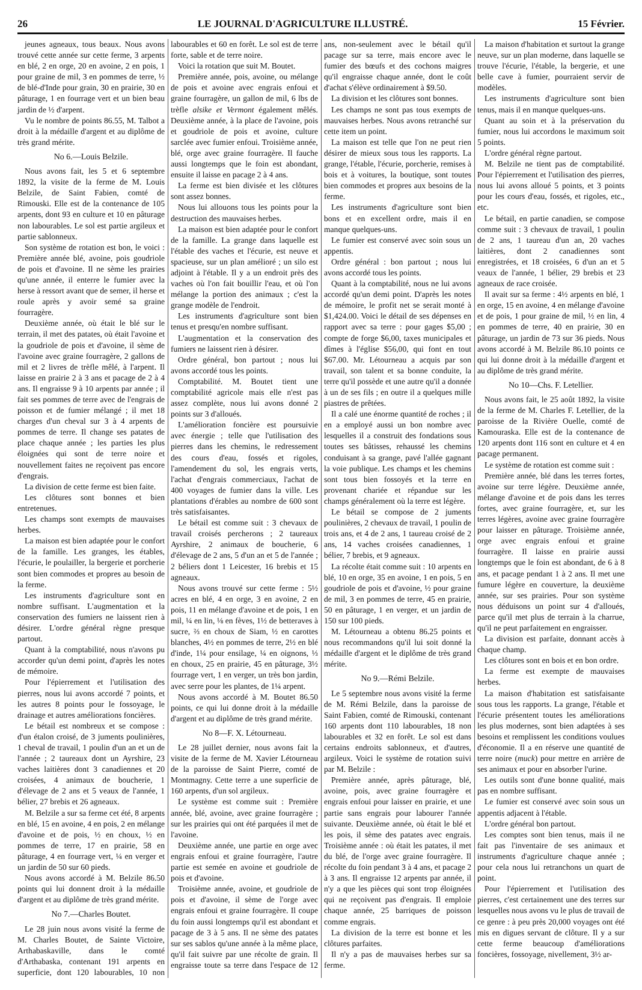26 LE JOURNAL D'AGRICULTURE ILLUSTRÉ. 15 Février.
jeunes agneaux, tous beaux. Nous avons trouvé cette année sur cette ferme, 3 arpents en blé, 2 en orge, 20 en avoine, 2 en pois, 1 pour graine de mil, 3 en pommes de terre, ½ de blé-d'Inde pour grain, 30 en prairie, 30 en pâturage, 1 en fourrage vert et un bien beau jardin de ½ d'arpent.
Vu le nombre de points 86.55, M. Talbot a droit à la médaille d'argent et au diplôme de très grand mérite.
No 6.—Louis Belzile.
Nous avons fait, les 5 et 6 septembre 1892, la visite de la ferme de M. Louis Belzile, de Saint Fabien, comté de Rimouski. Elle est de la contenance de 105 arpents, dont 93 en culture et 10 en pâturage non labourables. Le sol est partie argileux et partie sablonneux.
Son système de rotation est bon, le voici : Première année blé, avoine, pois goudriole de pois et d'avoine. Il ne sème les prairies qu'une année, il enterre le fumier avec la herse à ressort avant que de semer, il herse et roule après y avoir semé sa graine fourragère.
Deuxième année, où était le blé sur le terrain, il met des patates, où était l'avoine et la goudriole de pois et d'avoine, il sème de l'avoine avec graine fourragère, 2 gallons de mil et 2 livres de trèfle mêlé, à l'arpent. Il laisse en prairie 2 à 3 ans et pacage de 2 à 4 ans. Il engraisse 9 à 10 arpents par année ; il fait ses pommes de terre avec de l'engrais de poisson et de fumier mélangé ; il met 18 charges d'un cheval sur 3 à 4 arpents de pommes de terre. Il change ses patates de place chaque année ; les parties les plus éloignées qui sont de terre noire et nouvellement faites ne reçoivent pas encore d'engrais.
La division de cette ferme est bien faite.
Les clôtures sont bonnes et bien entretenues.
Les champs sont exempts de mauvaises herbes.
La maison est bien adaptée pour le confort de la famille. Les granges, les étables, l'écurie, le poulailler, la bergerie et porcherie sont bien commodes et propres au besoin de la ferme.
Les instruments d'agriculture sont en nombre suffisant. L'augmentation et la conservation des fumiers ne laissent rien à désirer. L'ordre général règne presque partout.
Quant à la comptabilité, nous n'avons pu accorder qu'un demi point, d'après les notes de mémoire.
Pour l'épierrement et l'utilisation des pierres, nous lui avons accordé 7 points, et les autres 8 points pour le fossoyage, le drainage et autres améliorations foncières.
Le bétail est nombreux et se compose : d'un étalon croisé, de 3 juments poulinières, 1 cheval de travail, 1 poulin d'un an et un de l'année ; 2 taureaux dont un Ayrshire, 23 vaches laitières dont 3 canadiennes et 20 croisées, 4 animaux de boucherie, 1 d'élevage de 2 ans et 5 veaux de l'année, 1 bélier, 27 brebis et 26 agneaux.
M. Belzile a sur sa ferme cet été, 8 arpents en blé, 15 en avoine, 4 en pois, 2 en mélange d'avoine et de pois, ½ en choux, ½ en pommes de terre, 17 en prairie, 58 en pâturage, 4 en fourrage vert, ¼ en verger et un jardin de 50 sur 60 pieds.
Nous avons accordé à M. Belzile 86.50 points qui lui donnent droit à la médaille d'argent et au diplôme de très grand mérite.
No 7.—Charles Boutet.
Le 28 juin nous avons visité la ferme de M. Charles Boutet, de Sainte Victoire, Arthabaskaville, dans le comté d'Arthabaska, contenant 191 arpents en superficie, dont 120 labourables, 10 non labourables et 60 en forêt. Le sol est de terre forte, sable et de terre noire.
Voici la rotation que suit M. Boutet.
Première année, pois, avoine, ou mélange de pois et avoine avec engrais enfoui et graine fourragère, un gallon de mil, 6 lbs de trèfle alsike et Vermont également mêlés. Deuxième année, à la place de l'avoine, pois et goudriole de pois et avoine, culture sarclée avec fumier enfoui. Troisième année, blé, orge avec graine fourragère. Il fauche aussi longtemps que le foin est abondant, ensuite il laisse en pacage 2 à 4 ans.
La ferme est bien divisée et les clôtures sont assez bonnes.
Nous lui allouons tous les points pour la destruction des mauvaises herbes.
La maison est bien adaptée pour le confort de la famille. La grange dans laquelle est l'étable des vaches et l'écurie, est neuve et spacieuse, sur un plan amélioré ; un silo est adjoint à l'étable. Il y a un endroit près des vaches où l'on fait bouillir l'eau, et où l'on mélange la portion des animaux ; c'est la grange modèle de l'endroit.
Les instruments d'agriculture sont bien tenus et presqu'en nombre suffisant.
L'augmentation et la conservation des fumiers ne laissent rien à désirer.
Ordre général, bon partout ; nous lui avons accordé tous les points.
Comptabilité. M. Boutet tient une comptabilité agricole mais elle n'est pas assez complète, nous lui avons donné 2 points sur 3 d'alloués.
L'amélioration foncière est poursuivie avec énergie ; telle que l'utilisation des pierres dans les chemins, le redressement des cours d'eau, fossés et rigoles, l'amendement du sol, les engrais verts, l'achat d'engrais commerciaux, l'achat de 400 voyages de fumier dans la ville. Les plantations d'érables au nombre de 600 sont très satisfaisantes.
Le bétail est comme suit : 3 chevaux de travail croisés percherons ; 2 taureaux Ayrshire, 2 animaux de boucherie, 6 d'élevage de 2 ans, 5 d'un an et 5 de l'année ; 2 béliers dont 1 Leicester, 16 brebis et 15 agneaux.
Nous avons trouvé sur cette ferme : 5½ acres en blé, 4 en orge, 3 en avoine, 2 en pois, 11 en mélange d'avoine et de pois, 1 en mil, ¼ en lin, ⅛ en fèves, 1½ de betteraves à sucre, ⅔ en choux de Siam, ½ en carottes blanches, 4½ en pommes de terre, 2½ en blé d'inde, 1¼ pour ensilage, ¼ en oignons, ⅓ en choux, 25 en prairie, 45 en pâturage, 3½ fourrage vert, 1 en verger, un très bon jardin, avec serre pour les plantes, de 1¼ arpent.
Nous avons accordé à M. Boutet 86.50 points, ce qui lui donne droit à la médaille d'argent et au diplôme de très grand mérite.
No 8—F. X. Létourneau.
Le 28 juillet dernier, nous avons fait la visite de la ferme de M. Xavier Létourneau de la paroisse de Saint Pierre, comté de Montmagny. Cette terre a une superficie de 160 arpents, d'un sol argileux.
Le système est comme suit : Première année, blé, avoine, avec graine fourragère ; sur les prairies qui ont été parquées il met de l'avoine.
Deuxième année, une partie en orge avec engrais enfoui et graine fourragère, l'autre partie est semée en avoine et goudriole de pois et d'avoine.
Troisième année, avoine, et goudriole de pois et d'avoine, il sème de l'orge avec engrais enfoui et graine fourragère. Il coupe du foin aussi longtemps qu'il est abondant et pacage de 3 à 5 ans. Il ne sème des patates sur ses sablos qu'une année à la même place, qu'il fait suivre par une récolte de grain. Il engraisse toute sa terre dans l'espace de 12 ans, non-seulement avec le bétail qu'il pacage sur sa terre, mais encore avec le fumier des bœufs et des cochons maigres qu'il engraisse chaque année, dont le coût d'achat s'élève ordinairement à $9.50.
La division et les clôtures sont bonnes.
Les champs ne sont pas tous exempts de mauvaises herbes. Nous avons retranché sur cette item un point.
La maison est telle que l'on ne peut rien désirer de mieux sous tous les rapports. La grange, l'étable, l'écurie, porcherie, remises à bois et à voitures, la boutique, sont toutes bien commodes et propres aux besoins de la ferme.
Les instruments d'agriculture sont bien bons et en excellent ordre, mais il en manque quelques-uns.
Le fumier est conservé avec soin sous un appentis.
Ordre général : bon partout ; nous lui avons accordé tous les points.
Quant à la comptabilité, nous ne lui avons accordé qu'un demi point. D'après les notes de mémoire, le profit net se serait monté à $1,424.00. Voici le détail de ses dépenses en rapport avec sa terre : pour gages $5,00 ; compte de forge $6,00, taxes municipales et dîmes à l'église $56,00, qui font en tout $67.00. Mr. Létourneau a acquis par son travail, son talent et sa bonne conduite, la terre qu'il possède et une autre qu'il a donnée à un de ses fils ; en outre il a quelques mille piastres de prêtées.
Il a calé une énorme quantité de roches ; il en a employé aussi un bon nombre avec lesquelles il a construit des fondations sous toutes ses bâtisses, rehaussé les chemins conduisant à sa grange, pavé l'allée gagnant la voie publique. Les champs et les chemins sont tous bien fossoyés et la terre en provenant chariée et répandue sur les champs généralement où la terre est légère.
Le bétail se compose de 2 juments poulinières, 2 chevaux de travail, 1 poulin de trois ans, et 4 de 2 ans, 1 taureau croisé de 2 ans, 14 vaches croisées canadiennes, 1 bélier, 7 brebis, et 9 agneaux.
La récolte était comme suit : 10 arpents en blé, 10 en orge, 35 en avoine, 1 en pois, 5 en goudriole de pois et d'avoine, ½ pour graine de mil, 3 en pommes de terre, 45 en prairie, 50 en pâturage, 1 en verger, et un jardin de 150 sur 100 pieds.
M. Létourneau a obtenu 86.25 points et nous recommandons qu'il lui soit donné la médaille d'argent et le diplôme de très grand mérite.
No 9.—Rémi Belzile.
Le 5 septembre nous avons visité la ferme de M. Rémi Belzile, dans la paroisse de Saint Fabien, comté de Rimouski, contenant 160 arpents dont 110 labourables, 18 non labourables et 32 en forêt. Le sol est dans certains endroits sablonneux, et d'autres, argileux. Voici le système de rotation suivi par M. Belzile :
Première année, après pâturage, blé, avoine, pois, avec graine fourragère et engrais enfoui pour laisser en prairie, et une partie sans engrais pour labourer l'année suivante. Deuxième année, où était le blé et les pois, il sème des patates avec engrais. Troisième année : où était les patates, il met du blé, de l'orge avec graine fourragère. Il récolte du foin pendant 3 à 4 ans, et pacage 2 à 3 ans. Il engraisse 12 arpents par année, il n'y a que les pièces qui sont trop éloignées qui ne reçoivent pas d'engrais. Il emploie chaque année, 25 barriques de poisson comme engrais.
La division de la terre est bonne et les clôtures parfaites.
Il n'y a pas de mauvaises herbes sur sa ferme.
La maison d'habitation et surtout la grange neuve, sur un plan moderne, dans laquelle se trouve l'écurie, l'étable, la bergerie, et une belle cave à fumier, pourraient servir de modèles.
Les instruments d'agriculture sont bien tenus, mais il en manque quelques-uns.
Quant au soin et à la préservation du fumier, nous lui accordons le maximum soit 5 points.
L'ordre général règne partout.
M. Belzile ne tient pas de comptabilité. Pour l'épierrement et l'utilisation des pierres, nous lui avons alloué 5 points, et 3 points pour les cours d'eau, fossés, et rigoles, etc., etc.
Le bétail, en partie canadien, se compose comme suit : 3 chevaux de travail, 1 poulin de 2 ans, 1 taureau d'un an, 20 vaches laitières, dont 2 canadiennes sont enregistrées, et 18 croisées, 6 d'un an et 5 veaux de l'année, 1 bélier, 29 brebis et 23 agneaux de race croisée.
Il avait sur sa ferme : 4½ arpents en blé, 1 en orge, 15 en avoine, 4 en mélange d'avoine et de pois, 1 pour graine de mil, ½ en lin, 4 en pommes de terre, 40 en prairie, 30 en pâturage, un jardin de 73 sur 36 pieds. Nous avons accordé à M. Belzile 86.10 points ce qui lui donne droit à la médaille d'argent et au diplôme de très grand mérite.
No 10—Chs. F. Letellier.
Nous avons fait, le 25 août 1892, la visite de la ferme de M. Charles F. Letellier, de la paroisse de la Rivière Ouelle, comté de Kamouraska. Elle est de la contenance de 120 arpents dont 116 sont en culture et 4 en pacage permanent.
Le système de rotation est comme suit :
Première année, blé dans les terres fortes, avoine sur terre légère. Deuxième année, mélange d'avoine et de pois dans les terres fortes, avec graine fourragère, et, sur les terres légères, avoine avec graine fourragère pour laisser en pâturage. Troisième année, orge avec engrais enfoui et graine fourragère. Il laisse en prairie aussi longtemps que le foin est abondant, de 6 à 8 ans, et pacage pendant 1 à 2 ans. Il met une fumure légère en couverture, la deuxième année, sur ses prairies. Pour son système nous déduisons un point sur 4 d'alloués, parce qu'il met plus de terrain à la charrue, qu'il ne peut parfaitement en engraisser.
La division est parfaite, donnant accès à chaque champ.
Les clôtures sont en bois et en bon ordre.
La ferme est exempte de mauvaises herbes.
La maison d'habitation est satisfaisante sous tous les rapports. La grange, l'étable et l'écurie présentent toutes les améliorations les plus modernes, sont bien adaptées à ses besoins et remplissent les conditions voulues d'économie. Il a en réserve une quantité de terre noire (muck) pour mettre en arrière de ses animaux et pour en absorber l'urine.
Les outils sont d'une bonne qualité, mais pas en nombre suffisant.
Le fumier est conservé avec soin sous un appentis adjacent à l'étable.
L'ordre général bon partout.
Les comptes sont bien tenus, mais il ne fait pas l'inventaire de ses animaux et instruments d'agriculture chaque année ; pour cela nous lui retranchons un quart de point.
Pour l'épierrement et l'utilisation des pierres, c'est certainement une des terres sur lesquelles nous avons vu le plus de travail de ce genre : à peu près 20,000 voyages ont été mis en digues servant de clôture. Il y a sur cette ferme beaucoup d'améliorations foncières, fossoyage, nivellement, 3½ ar-